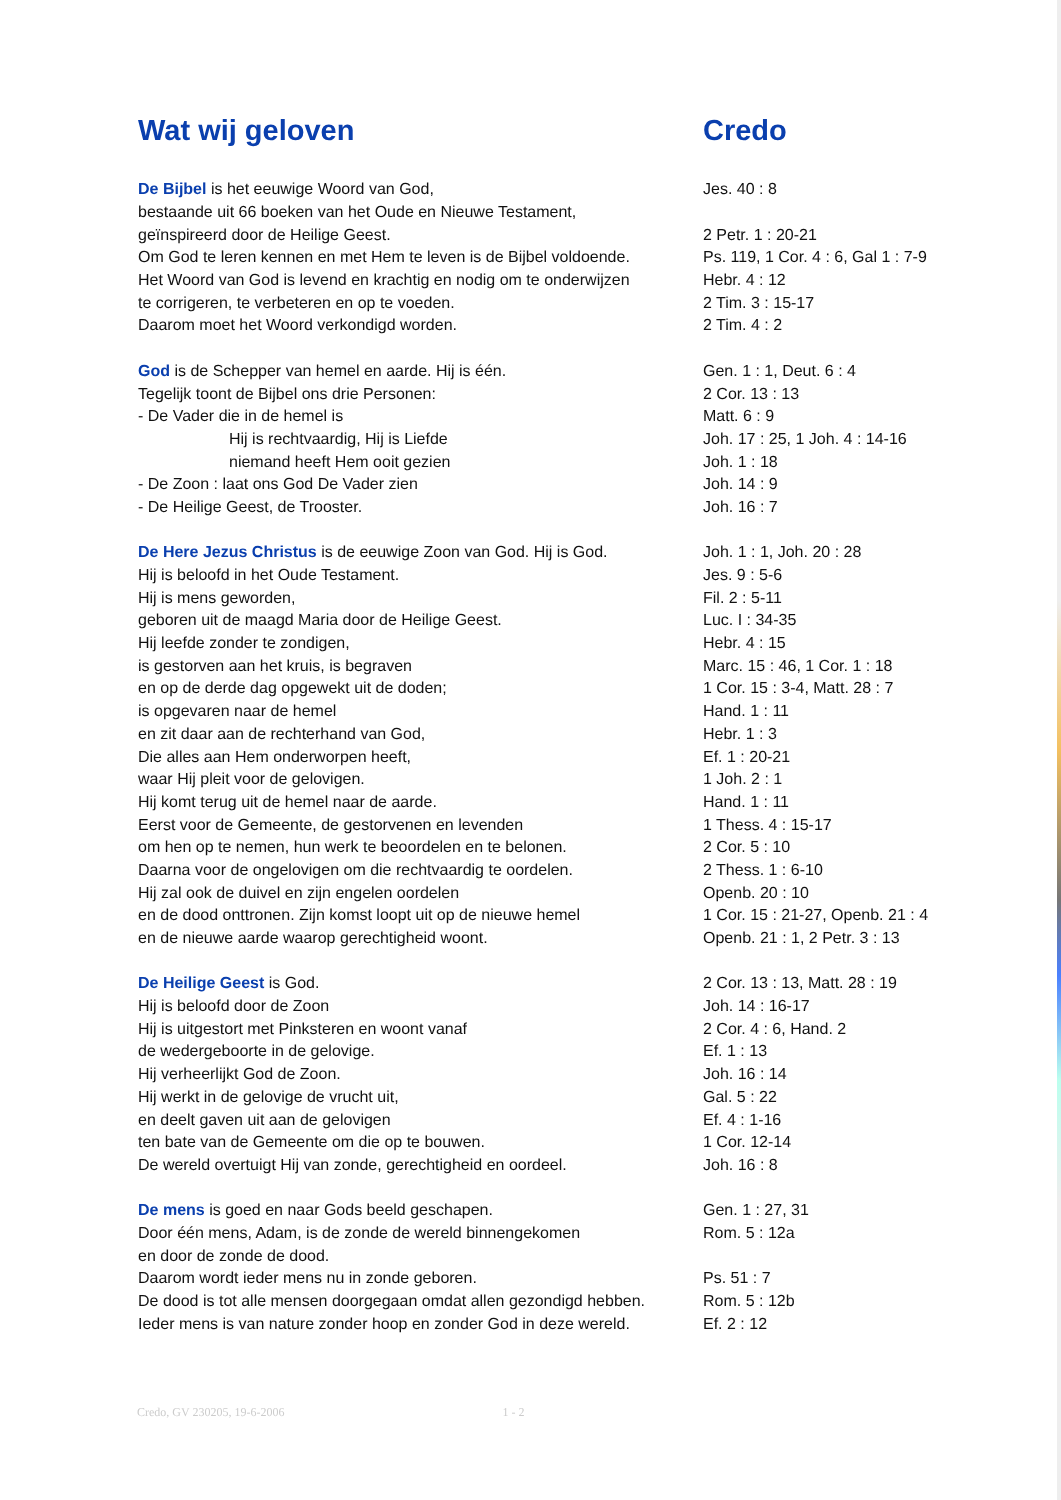| Wat wij geloven | Credo |
| De Bijbel is het eeuwige Woord van God, | Jes. 40 : 8 |
| bestaande uit 66 boeken van het Oude en Nieuwe Testament, | |
| geïnspireerd door de Heilige Geest. | 2 Petr. 1 : 20-21 |
| Om God te leren kennen en met Hem te leven is de Bijbel voldoende. | Ps. 119, 1 Cor. 4 : 6, Gal 1 : 7-9 |
| Het Woord van God is levend en krachtig en nodig om te onderwijzen | Hebr. 4 : 12 |
| te corrigeren, te verbeteren en op te voeden. | 2 Tim. 3 : 15-17 |
| Daarom moet het Woord verkondigd worden. | 2 Tim. 4 : 2 |
| God is de Schepper van hemel en aarde. Hij is één. | Gen. 1 : 1, Deut. 6 : 4 |
| Tegelijk toont de Bijbel ons drie Personen: | 2 Cor. 13 : 13 |
| - De Vader die in de hemel is | Matt. 6 : 9 |
| Hij is rechtvaardig, Hij is Liefde | Joh. 17 : 25, 1 Joh. 4 : 14-16 |
| niemand heeft Hem ooit gezien | Joh. 1 : 18 |
| - De Zoon : laat ons God De Vader zien | Joh. 14 : 9 |
| - De Heilige Geest, de Trooster. | Joh. 16 : 7 |
| De Here Jezus Christus is de eeuwige Zoon van God. Hij is God. | Joh. 1 : 1, Joh. 20 : 28 |
| Hij is beloofd in het Oude Testament. | Jes. 9 : 5-6 |
| Hij is mens geworden, | Fil. 2 : 5-11 |
| geboren uit de maagd Maria door de Heilige Geest. | Luc. I : 34-35 |
| Hij leefde zonder te zondigen, | Hebr. 4 : 15 |
| is gestorven aan het kruis, is begraven | Marc. 15 : 46, 1 Cor. 1 : 18 |
| en op de derde dag opgewekt uit de doden; | 1 Cor. 15 : 3-4, Matt. 28 : 7 |
| is opgevaren naar de hemel | Hand. 1 : 11 |
| en zit daar aan de rechterhand van God, | Hebr. 1 : 3 |
| Die alles aan Hem onderworpen heeft, | Ef. 1 : 20-21 |
| waar Hij pleit voor de gelovigen. | 1 Joh. 2 : 1 |
| Hij komt terug uit de hemel naar de aarde. | Hand. 1 : 11 |
| Eerst voor de Gemeente, de gestorvenen en levenden | 1 Thess. 4 : 15-17 |
| om hen op te nemen, hun werk te beoordelen en te belonen. | 2 Cor. 5 : 10 |
| Daarna voor de ongelovigen om die rechtvaardig te oordelen. | 2 Thess. 1 : 6-10 |
| Hij zal ook de duivel en zijn engelen oordelen | Openb. 20 : 10 |
| en de dood onttronen. Zijn komst loopt uit op de nieuwe hemel | 1 Cor. 15 : 21-27, Openb. 21 : 4 |
| en de nieuwe aarde waarop gerechtigheid woont. | Openb. 21 : 1, 2 Petr. 3 : 13 |
| De Heilige Geest is God. | 2 Cor. 13 : 13, Matt. 28 : 19 |
| Hij is beloofd door de Zoon | Joh. 14 : 16-17 |
| Hij is uitgestort met Pinksteren en woont vanaf | 2 Cor. 4 : 6, Hand. 2 |
| de wedergeboorte in de gelovige. | Ef. 1 : 13 |
| Hij verheerlijkt God de Zoon. | Joh. 16 : 14 |
| Hij werkt in de gelovige de vrucht uit, | Gal. 5 : 22 |
| en deelt gaven uit aan de gelovigen | Ef. 4 : 1-16 |
| ten bate van de Gemeente om die op te bouwen. | 1 Cor. 12-14 |
| De wereld overtuigt Hij van zonde, gerechtigheid en oordeel. | Joh. 16 : 8 |
| De mens is goed en naar Gods beeld geschapen. | Gen. 1 : 27, 31 |
| Door één mens, Adam, is de zonde de wereld binnengekomen | Rom. 5 : 12a |
| en door de zonde de dood. | |
| Daarom wordt ieder mens nu in zonde geboren. | Ps. 51 : 7 |
| De dood is tot alle mensen doorgegaan omdat allen gezondigd hebben. | Rom. 5 : 12b |
| Ieder mens is van nature zonder hoop en zonder God in deze wereld. | Ef. 2 : 12 |
Credo, GV 230205, 19-6-2006 1 - 2